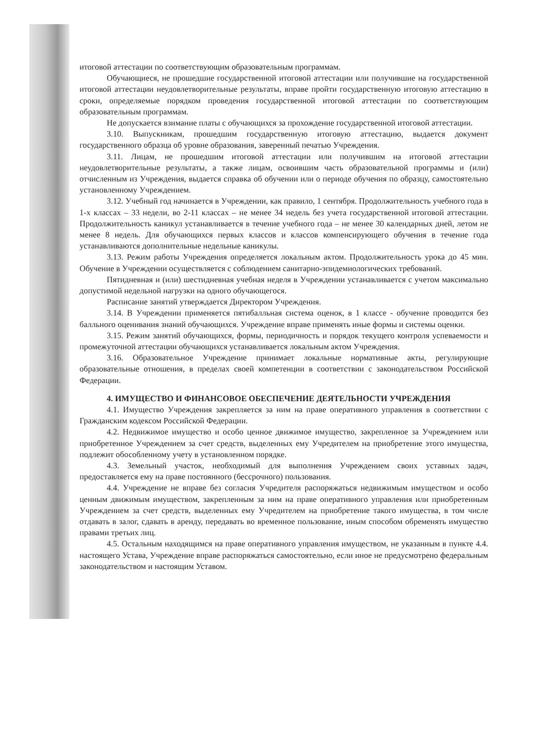итоговой аттестации по соответствующим образовательным программам.
Обучающиеся, не прошедшие государственной итоговой аттестации или получившие на государственной итоговой аттестации неудовлетворительные результаты, вправе пройти государственную итоговую аттестацию в сроки, определяемые порядком проведения государственной итоговой аттестации по соответствующим образовательным программам.
Не допускается взимание платы с обучающихся за прохождение государственной итоговой аттестации.
3.10. Выпускникам, прошедшим государственную итоговую аттестацию, выдается документ государственного образца об уровне образования, заверенный печатью Учреждения.
3.11. Лицам, не прошедшим итоговой аттестации или получившим на итоговой аттестации неудовлетворительные результаты, а также лицам, освоившим часть образовательной программы и (или) отчисленным из Учреждения, выдается справка об обучении или о периоде обучения по образцу, самостоятельно установленному Учреждением.
3.12. Учебный год начинается в Учреждении, как правило, 1 сентября. Продолжительность учебного года в 1-х классах – 33 недели, во 2-11 классах – не менее 34 недель без учета государственной итоговой аттестации. Продолжительность каникул устанавливается в течение учебного года – не менее 30 календарных дней, летом не менее 8 недель. Для обучающихся первых классов и классов компенсирующего обучения в течение года устанавливаются дополнительные недельные каникулы.
3.13. Режим работы Учреждения определяется локальным актом. Продолжительность урока до 45 мин. Обучение в Учреждении осуществляется с соблюдением санитарно-эпидемиологических требований.
Пятидневная и (или) шестидневная учебная неделя в Учреждении устанавливается с учетом максимально допустимой недельной нагрузки на одного обучающегося.
Расписание занятий утверждается Директором Учреждения.
3.14. В Учреждении применяется пятибалльная система оценок, в 1 классе - обучение проводится без балльного оценивания знаний обучающихся. Учреждение вправе применять иные формы и системы оценки.
3.15. Режим занятий обучающихся, формы, периодичность и порядок текущего контроля успеваемости и промежуточной аттестации обучающихся устанавливается локальным актом Учреждения.
3.16. Образовательное Учреждение принимает локальные нормативные акты, регулирующие образовательные отношения, в пределах своей компетенции в соответствии с законодательством Российской Федерации.
4. ИМУЩЕСТВО И ФИНАНСОВОЕ ОБЕСПЕЧЕНИЕ ДЕЯТЕЛЬНОСТИ УЧРЕЖДЕНИЯ
4.1. Имущество Учреждения закрепляется за ним на праве оперативного управления в соответствии с Гражданским кодексом Российской Федерации.
4.2. Недвижимое имущество и особо ценное движимое имущество, закрепленное за Учреждением или приобретенное Учреждением за счет средств, выделенных ему Учредителем на приобретение этого имущества, подлежит обособленному учету в установленном порядке.
4.3. Земельный участок, необходимый для выполнения Учреждением своих уставных задач, предоставляется ему на праве постоянного (бессрочного) пользования.
4.4. Учреждение не вправе без согласия Учредителя распоряжаться недвижимым имуществом и особо ценным движимым имуществом, закрепленным за ним на праве оперативного управления или приобретенным Учреждением за счет средств, выделенных ему Учредителем на приобретение такого имущества, в том числе отдавать в залог, сдавать в аренду, передавать во временное пользование, иным способом обременять имущество правами третьих лиц.
4.5. Остальным находящимся на праве оперативного управления имуществом, не указанным в пункте 4.4. настоящего Устава, Учреждение вправе распоряжаться самостоятельно, если иное не предусмотрено федеральным законодательством и настоящим Уставом.